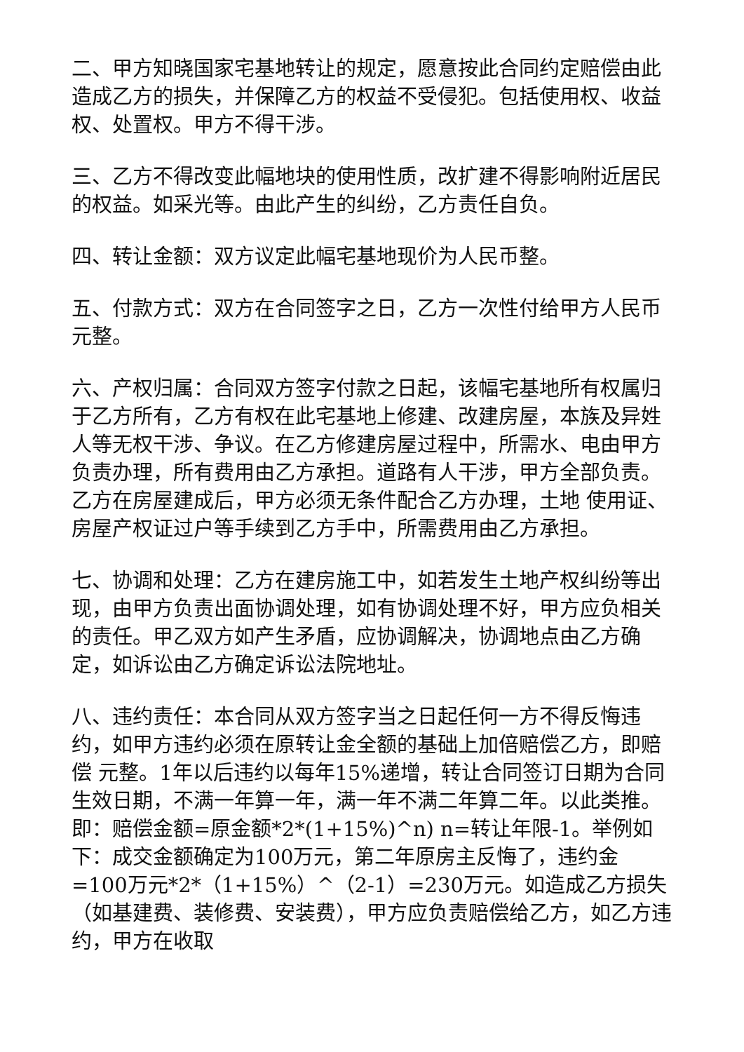二、甲方知晓国家宅基地转让的规定，愿意按此合同约定赔偿由此造成乙方的损失，并保障乙方的权益不受侵犯。包括使用权、收益权、处置权。甲方不得干涉。
三、乙方不得改变此幅地块的使用性质，改扩建不得影响附近居民的权益。如采光等。由此产生的纠纷，乙方责任自负。
四、转让金额：双方议定此幅宅基地现价为人民币整。
五、付款方式：双方在合同签字之日，乙方一次性付给甲方人民币元整。
六、产权归属：合同双方签字付款之日起，该幅宅基地所有权属归于乙方所有，乙方有权在此宅基地上修建、改建房屋，本族及异姓人等无权干涉、争议。在乙方修建房屋过程中，所需水、电由甲方负责办理，所有费用由乙方承担。道路有人干涉，甲方全部负责。 乙方在房屋建成后，甲方必须无条件配合乙方办理，土地 使用证、房屋产权证过户等手续到乙方手中，所需费用由乙方承担。
七、协调和处理：乙方在建房施工中，如若发生土地产权纠纷等出现，由甲方负责出面协调处理，如有协调处理不好，甲方应负相关的责任。甲乙双方如产生矛盾，应协调解决，协调地点由乙方确定，如诉讼由乙方确定诉讼法院地址。
八、违约责任：本合同从双方签字当之日起任何一方不得反悔违约，如甲方违约必须在原转让金全额的基础上加倍赔偿乙方，即赔偿 元整。1年以后违约以每年15%递增，转让合同签订日期为合同生效日期，不满一年算一年，满一年不满二年算二年。以此类推。即：赔偿金额=原金额*2*(1+15%)^n) n=转让年限-1。举例如下：成交金额确定为100万元，第二年原房主反悔了，违约金=100万元*2*（1+15%）^（2-1）=230万元。如造成乙方损失（如基建费、装修费、安装费），甲方应负责赔偿给乙方，如乙方违约，甲方在收取